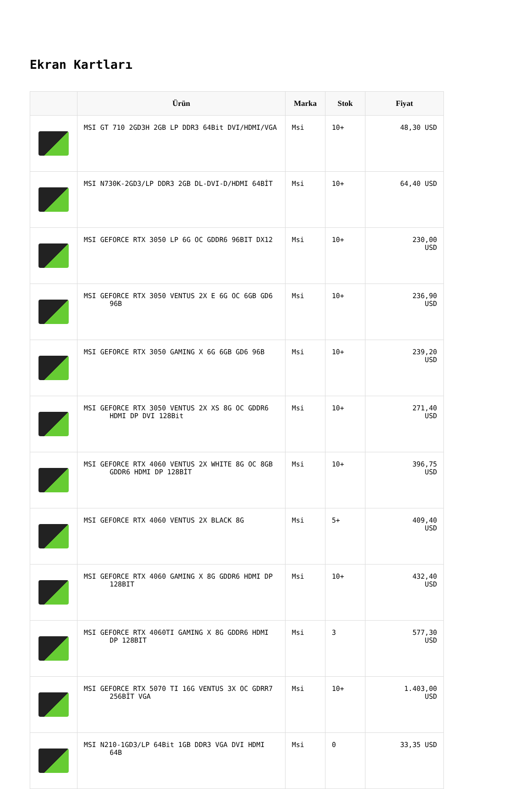Ekran Kartları
| | Ürün | Marka | Stok | Fiyat |
| --- | --- | --- | --- | --- |
| | MSI GT 710 2GD3H 2GB LP DDR3 64Bit DVI/HDMI/VGA | Msi | 10+ | 48,30 USD |
| | MSI N730K-2GD3/LP DDR3 2GB DL-DVI-D/HDMI 64BİT | Msi | 10+ | 64,40 USD |
| | MSI GEFORCE RTX 3050 LP 6G OC GDDR6 96BIT DX12 | Msi | 10+ | 230,00 USD |
| | MSI GEFORCE RTX 3050 VENTUS 2X E 6G OC 6GB GD6 96B | Msi | 10+ | 236,90 USD |
| | MSI GEFORCE RTX 3050 GAMING X 6G 6GB GD6 96B | Msi | 10+ | 239,20 USD |
| | MSI GEFORCE RTX 3050 VENTUS 2X XS 8G OC GDDR6 HDMI DP DVI 128Bit | Msi | 10+ | 271,40 USD |
| | MSI GEFORCE RTX 4060 VENTUS 2X WHITE 8G OC 8GB GDDR6 HDMI DP 128BİT | Msi | 10+ | 396,75 USD |
| | MSI GEFORCE RTX 4060 VENTUS 2X BLACK 8G | Msi | 5+ | 409,40 USD |
| | MSI GEFORCE RTX 4060 GAMING X 8G GDDR6 HDMI DP 128BIT | Msi | 10+ | 432,40 USD |
| | MSI GEFORCE RTX 4060TI GAMING X 8G GDDR6 HDMI DP 128BIT | Msi | 3 | 577,30 USD |
| | MSI GEFORCE RTX 5070 TI 16G VENTUS 3X OC GDRR7 256BİT VGA | Msi | 10+ | 1.403,00 USD |
| | MSI N210-1GD3/LP 64Bit 1GB DDR3 VGA DVI HDMI 64B | Msi | 0 | 33,35 USD |